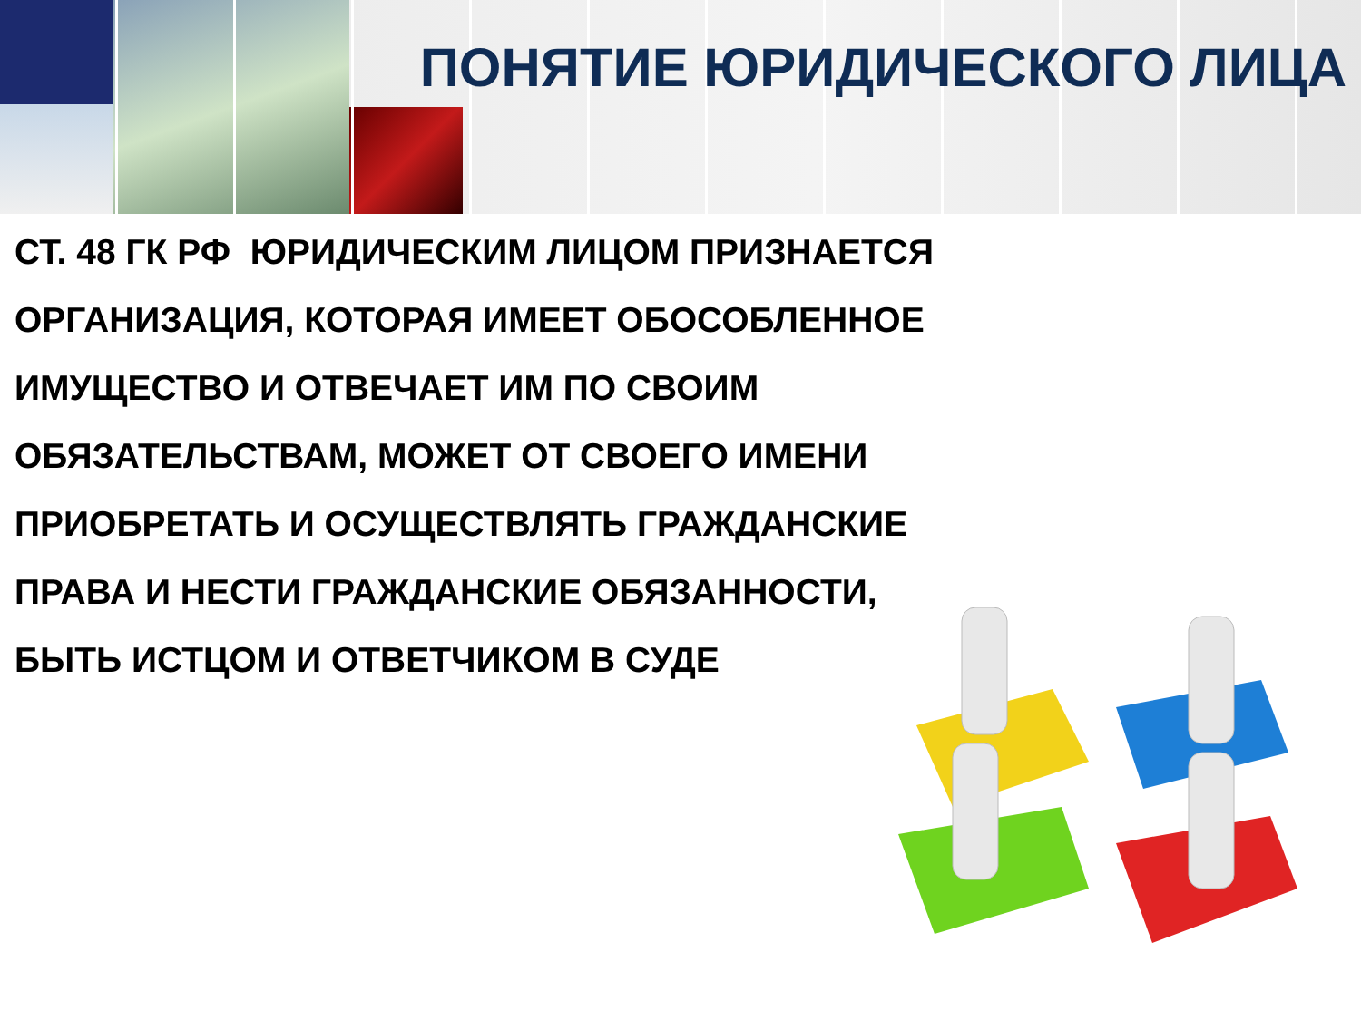ПОНЯТИЕ ЮРИДИЧЕСКОГО ЛИЦА
СТ. 48 ГК РФ ЮРИДИЧЕСКИМ ЛИЦОМ ПРИЗНАЕТСЯ ОРГАНИЗАЦИЯ, КОТОРАЯ ИМЕЕТ ОБОСОБЛЕННОЕ ИМУЩЕСТВО И ОТВЕЧАЕТ ИМ ПО СВОИМ ОБЯЗАТЕЛЬСТВАМ, МОЖЕТ ОТ СВОЕГО ИМЕНИ ПРИОБРЕТАТЬ И ОСУЩЕСТВЛЯТЬ ГРАЖДАНСКИЕ ПРАВА И НЕСТИ ГРАЖДАНСКИЕ ОБЯЗАННОСТИ, БЫТЬ ИСТЦОМ И ОТВЕТЧИКОМ В СУДЕ